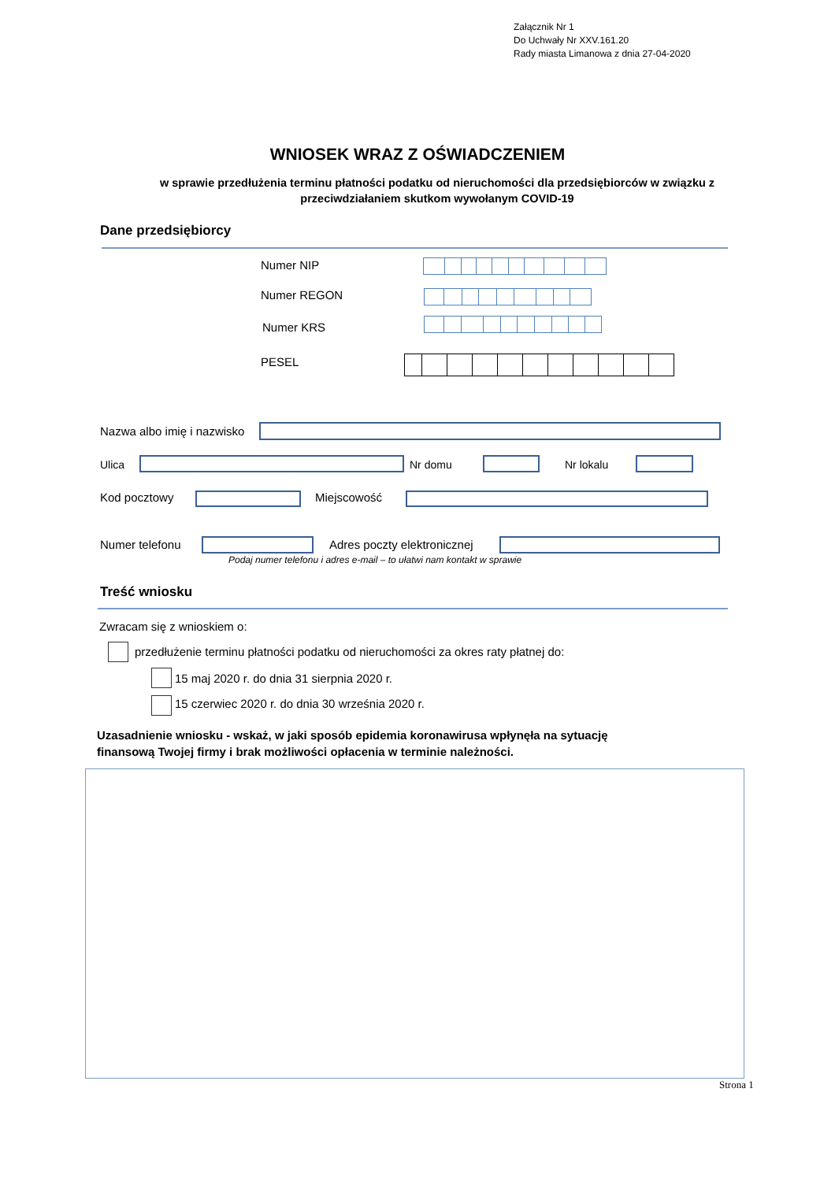Załącznik Nr 1
Do Uchwały Nr XXV.161.20
Rady miasta Limanowa z dnia 27-04-2020
WNIOSEK WRAZ Z OŚWIADCZENIEM
w sprawie przedłużenia terminu płatności podatku od nieruchomości dla przedsiębiorców w związku z
przeciwdziałaniem skutkom wywołanym COVID-19
Dane przedsiębiorcy
Numer NIP
Numer REGON
Numer KRS
PESEL
Nazwa albo imię i nazwisko
Ulica Nr domu Nr lokalu
Kod pocztowy Miejscowość
Numer telefonu Adres poczty elektronicznej
Podaj numer telefonu i adres e-mail – to ułatwi nam kontakt w sprawie
Treść wniosku
Zwracam się z wnioskiem o:
przedłużenie terminu płatności podatku od nieruchomości za okres raty płatnej do:
15 maj 2020 r. do dnia 31 sierpnia 2020 r.
15 czerwiec 2020 r. do dnia 30 września 2020 r.
Uzasadnienie wniosku - wskaż, w jaki sposób epidemia koronawirusa wpłynęła na sytuację
finansową Twojej firmy i brak możliwości opłacenia w terminie należności.
Strona 1